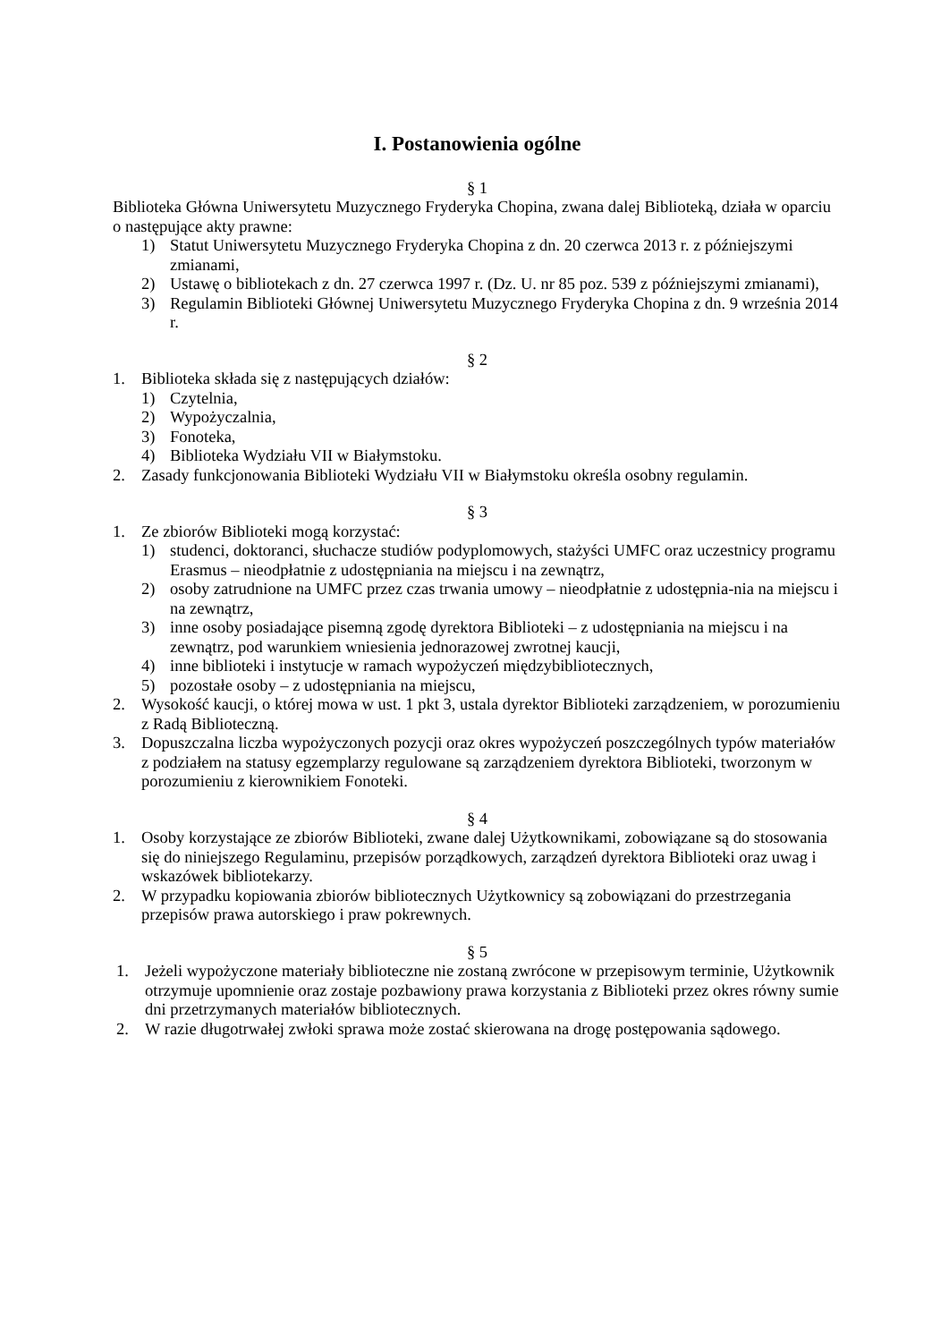I. Postanowienia ogólne
§ 1
Biblioteka Główna Uniwersytetu Muzycznego Fryderyka Chopina, zwana dalej Biblioteką, działa w oparciu o następujące akty prawne:
1) Statut Uniwersytetu Muzycznego Fryderyka Chopina z dn. 20 czerwca 2013 r. z późniejszymi zmianami,
2) Ustawę o bibliotekach z dn. 27 czerwca 1997 r. (Dz. U. nr 85 poz. 539 z późniejszymi zmianami),
3) Regulamin Biblioteki Głównej Uniwersytetu Muzycznego Fryderyka Chopina z dn. 9 września 2014 r.
§ 2
1. Biblioteka składa się z następujących działów:
1) Czytelnia,
2) Wypożyczalnia,
3) Fonoteka,
4) Biblioteka Wydziału VII w Białymstoku.
2. Zasady funkcjonowania Biblioteki Wydziału VII w Białymstoku określa osobny regulamin.
§ 3
1. Ze zbiorów Biblioteki mogą korzystać:
1) studenci, doktoranci, słuchacze studiów podyplomowych, stażyści UMFC oraz uczestnicy programu Erasmus – nieodpłatnie z udostępniania na miejscu i na zewnątrz,
2) osoby zatrudnione na UMFC przez czas trwania umowy – nieodpłatnie z udostępnia-nia na miejscu i na zewnątrz,
3) inne osoby posiadające pisemną zgodę dyrektora Biblioteki – z udostępniania na miejscu i na zewnątrz, pod warunkiem wniesienia jednorazowej zwrotnej kaucji,
4) inne biblioteki i instytucje w ramach wypożyczeń międzybibliotecznych,
5) pozostałe osoby – z udostępniania na miejscu,
2. Wysokość kaucji, o której mowa w ust. 1 pkt 3, ustala dyrektor Biblioteki zarządzeniem, w porozumieniu z Radą Biblioteczną.
3. Dopuszczalna liczba wypożyczonych pozycji oraz okres wypożyczeń poszczególnych typów materiałów z podziałem na statusy egzemplarzy regulowane są zarządzeniem dyrektora Biblioteki, tworzonym w porozumieniu z kierownikiem Fonoteki.
§ 4
1. Osoby korzystające ze zbiorów Biblioteki, zwane dalej Użytkownikami, zobowiązane są do stosowania się do niniejszego Regulaminu, przepisów porządkowych, zarządzeń dyrektora Biblioteki oraz uwag i wskazówek bibliotekarzy.
2. W przypadku kopiowania zbiorów bibliotecznych Użytkownicy są zobowiązani do przestrzegania przepisów prawa autorskiego i praw pokrewnych.
§ 5
1. Jeżeli wypożyczone materiały biblioteczne nie zostaną zwrócone w przepisowym terminie, Użytkownik otrzymuje upomnienie oraz zostaje pozbawiony prawa korzystania z Biblioteki przez okres równy sumie dni przetrzymanych materiałów bibliotecznych.
2. W razie długotrwałej zwłoki sprawa może zostać skierowana na drogę postępowania sądowego.